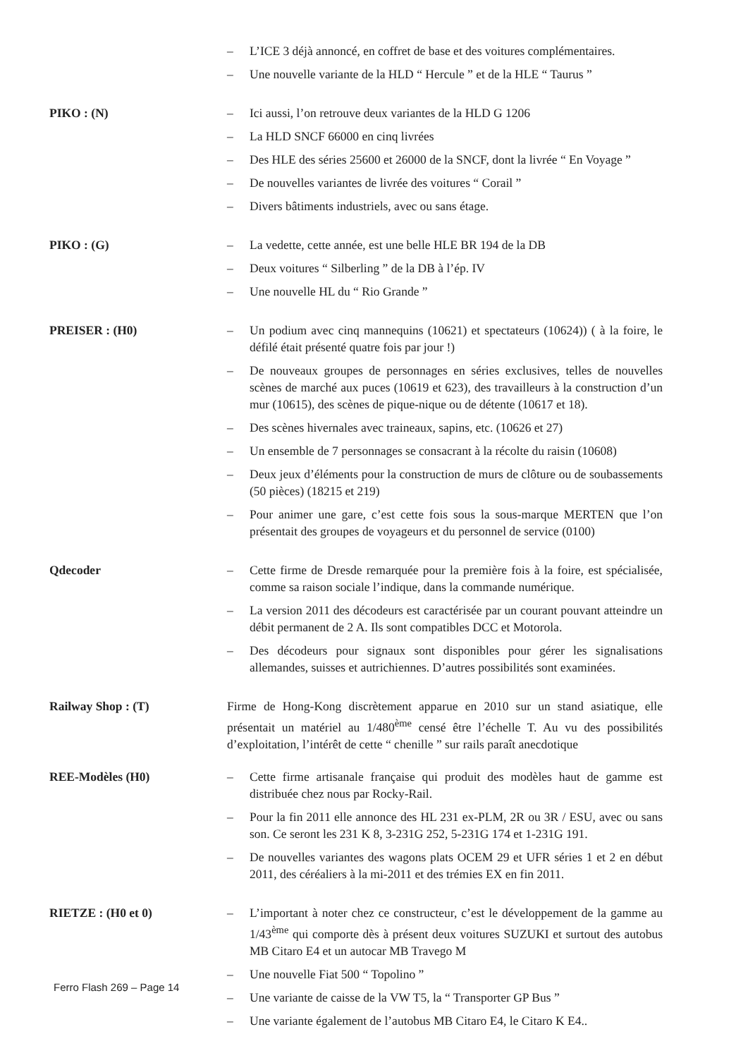– L’ICE 3 déjà annoncé, en coffret de base et des voitures complémentaires.
– Une nouvelle variante de la HLD “ Hercule ” et de la HLE “ Taurus ”
PIKO : (N) – Ici aussi, l’on retrouve deux variantes de la HLD G 1206
– La HLD SNCF 66000 en cinq livrées
– Des HLE des séries 25600 et 26000 de la SNCF, dont la livrée “ En Voyage ”
– De nouvelles variantes de livrée des voitures “ Corail ”
– Divers bâtiments industriels, avec ou sans étage.
PIKO : (G) – La vedette, cette année, est une belle HLE BR 194 de la DB
– Deux voitures “ Silberling ” de la DB à l’ép. IV
– Une nouvelle HL du “ Rio Grande ”
PREISER : (H0) – Un podium avec cinq mannequins (10621) et spectateurs (10624)) ( à la foire, le défilé était présenté quatre fois par jour !)
– De nouveaux groupes de personnages en séries exclusives, telles de nouvelles scènes de marché aux puces (10619 et 623), des travailleurs à la construction d’un mur (10615), des scènes de pique-nique ou de détente (10617 et 18).
– Des scènes hivernales avec traineaux, sapins, etc. (10626 et 27)
– Un ensemble de 7 personnages se consacrant à la récolte du raisin (10608)
– Deux jeux d’éléments pour la construction de murs de clôture ou de soubassements (50 pièces) (18215 et 219)
– Pour animer une gare, c’est cette fois sous la sous-marque MERTEN que l’on présentait des groupes de voyageurs et du personnel de service (0100)
Qdecoder – Cette firme de Dresde remarquée pour la première fois à la foire, est spécialisée, comme sa raison sociale l’indique, dans la commande numérique.
– La version 2011 des décodeurs est caractérisée par un courant pouvant atteindre un débit permanent de 2 A. Ils sont compatibles DCC et Motorola.
– Des décodeurs pour signaux sont disponibles pour gérer les signalisations allemandes, suisses et autrichiennes. D’autres possibilités sont examinées.
Railway Shop : (T) Firme de Hong-Kong discrètement apparue en 2010 sur un stand asiatique, elle présentait un matériel au 1/480<sup>ème</sup> censé être l’échelle T. Au vu des possibilités d’exploitation, l’intérêt de cette “ chenille ” sur rails paraît anecdotique
REE-Modèles (H0) – Cette firme artisanale française qui produit des modèles haut de gamme est distribuée chez nous par Rocky-Rail.
– Pour la fin 2011 elle annonce des HL 231 ex-PLM, 2R ou 3R / ESU, avec ou sans son. Ce seront les 231 K 8, 3-231G 252, 5-231G 174 et 1-231G 191.
– De nouvelles variantes des wagons plats OCEM 29 et UFR séries 1 et 2 en début 2011, des céréaliers à la mi-2011 et des trémies EX en fin 2011.
RIETZE : (H0 et 0) – L’important à noter chez ce constructeur, c’est le développement de la gamme au 1/43<sup>ème</sup> qui comporte dès à présent deux voitures SUZUKI et surtout des autobus MB Citaro E4 et un autocar MB Travego M
– Une nouvelle Fiat 500 “ Topolino ”
– Une variante de caisse de la VW T5, la “ Transporter GP Bus ”
– Une variante également de l’autobus MB Citaro E4, le Citaro K E4..
Ferro Flash 269 – Page 14